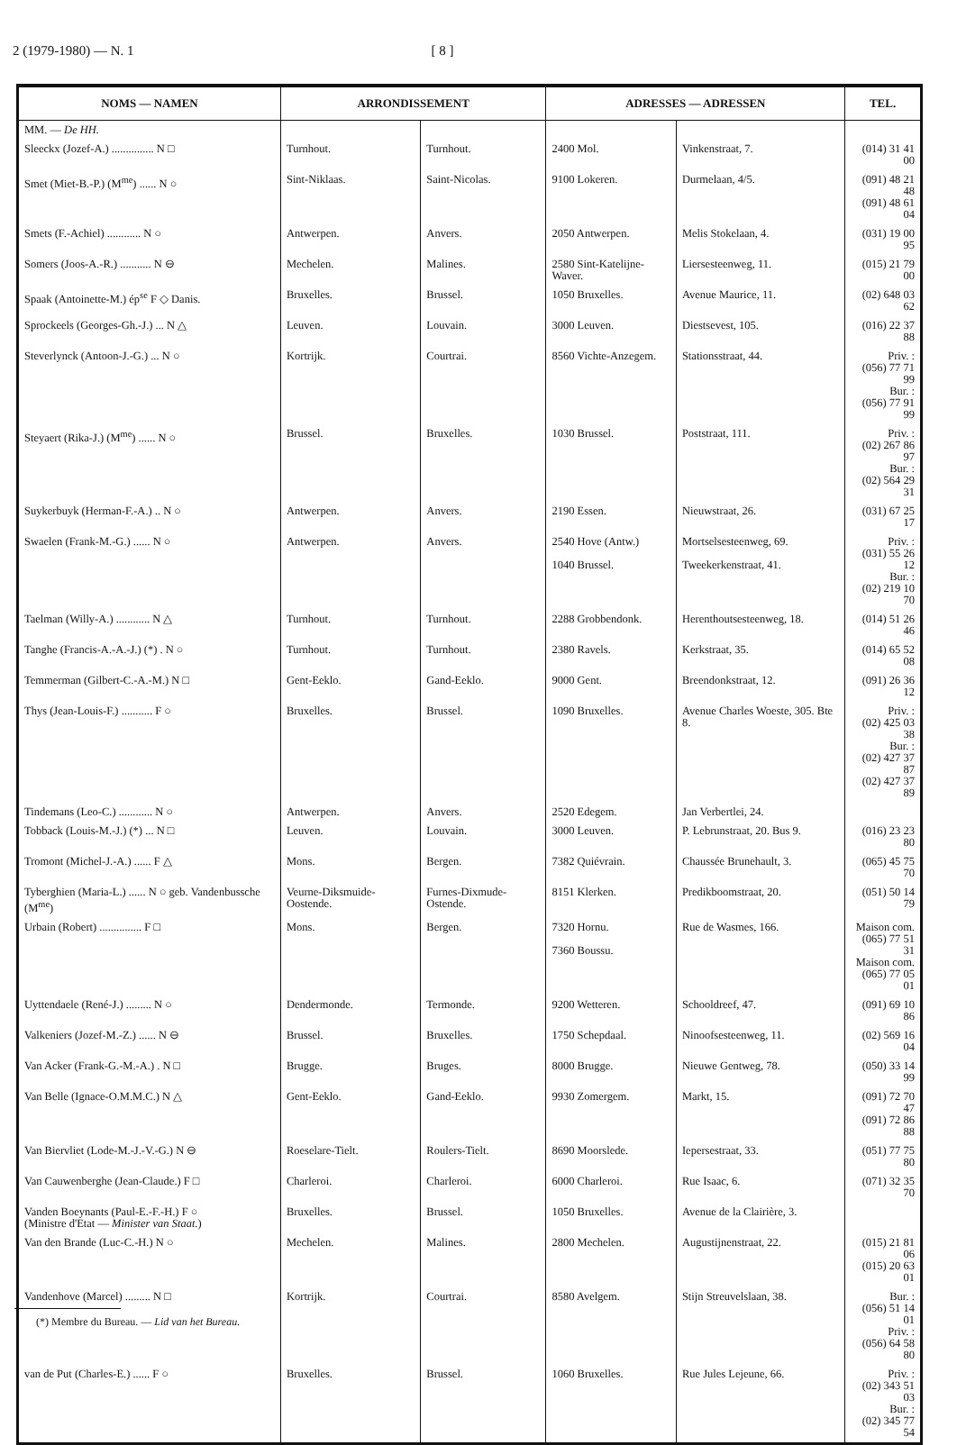2 (1979-1980) — N. 1 [ 8 ]
| NOMS — NAMEN | ARRONDISSEMENT | | ADRESSES — ADRESSEN | | TEL. |
| --- | --- | --- | --- | --- | --- |
| MM. — De HH. | | | | | |
| Sleeckx (Jozef-A.) ............... N □ | Turnhout. | Turnhout. | 2400 Mol. | Vinkenstraat, 7. | (014) 31 41 00 |
| Smet (Miet-B.-P.) (M<sup>me</sup>) ...... N ○ | Sint-Niklaas. | Saint-Nicolas. | 9100 Lokeren. | Durmelaan, 4/5. | (091) 48 21 48 (091) 48 61 04 |
| Smets (F.-Achiel) ............ N ○ | Antwerpen. | Anvers. | 2050 Antwerpen. | Melis Stokelaan, 4. | (031) 19 00 95 |
| Somers (Joos-A.-R.) ........... N ⊖ | Mechelen. | Malines. | 2580 Sint-Katelijne-Waver. | Liersesteenweg, 11. | (015) 21 79 00 |
| Spaak (Antoinette-M.) ép<sup>se</sup> F ◇ Danis. | Bruxelles. | Brussel. | 1050 Bruxelles. | Avenue Maurice, 11. | (02) 648 03 62 |
| Sprockeels (Georges-Gh.-J.) ... N △ | Leuven. | Louvain. | 3000 Leuven. | Diestsevest, 105. | (016) 22 37 88 |
| Steverlynck (Antoon-J.-G.) ... N ○ | Kortrijk. | Courtrai. | 8560 Vichte-Anzegem. | Stationsstraat, 44. | Priv. : (056) 77 71 99 Bur. : (056) 77 91 99 |
| Steyaert (Rika-J.) (M<sup>me</sup>) ...... N ○ | Brussel. | Bruxelles. | 1030 Brussel. | Poststraat, 111. | Priv. : (02) 267 86 97 Bur. : (02) 564 29 31 |
| Suykerbuyk (Herman-F.-A.) .. N ○ | Antwerpen. | Anvers. | 2190 Essen. | Nieuwstraat, 26. | (031) 67 25 17 |
| Swaelen (Frank-M.-G.) ...... N ○ | Antwerpen. | Anvers. | 2540 Hove (Antw.) 1040 Brussel. | Mortselsesteenweg, 69. Tweekerkenstraat, 41. | Priv. : (031) 55 26 12 Bur. : (02) 219 10 70 |
| Taelman (Willy-A.) ............ N △ | Turnhout. | Turnhout. | 2288 Grobbendonk. | Herenthoutsesteenweg, 18. | (014) 51 26 46 |
| Tanghe (Francis-A.-A.-J.) (*) . N ○ | Turnhout. | Turnhout. | 2380 Ravels. | Kerkstraat, 35. | (014) 65 52 08 |
| Temmerman (Gilbert-C.-A.-M.) N □ | Gent-Eeklo. | Gand-Eeklo. | 9000 Gent. | Breendonkstraat, 12. | (091) 26 36 12 |
| Thys (Jean-Louis-F.) ........... F ○ | Bruxelles. | Brussel. | 1090 Bruxelles. | Avenue Charles Woeste, 305. Bte 8. | Priv. : (02) 425 03 38 Bur. : (02) 427 37 87 (02) 427 37 89 |
| Tindemans (Leo-C.) ............ N ○ | Antwerpen. | Anvers. | 2520 Edegem. | Jan Verbertlei, 24. | |
| Tobback (Louis-M.-J.) (*) ... N □ | Leuven. | Louvain. | 3000 Leuven. | P. Lebrunstraat, 20. Bus 9. | (016) 23 23 80 |
| Tromont (Michel-J.-A.) ...... F △ | Mons. | Bergen. | 7382 Quiévrain. | Chaussée Brunehault, 3. | (065) 45 75 70 |
| Tyberghien (Maria-L.) ...... N ○ geb. Vandenbussche (M<sup>me</sup>) | Veurne-Diksmuide-Oostende. | Furnes-Dixmude-Ostende. | 8151 Klerken. | Predikboomstraat, 20. | (051) 50 14 79 |
| Urbain (Robert) ............... F □ | Mons. | Bergen. | 7320 Hornu. 7360 Boussu. | Rue de Wasmes, 166. | Maison com. (065) 77 51 31 Maison com. (065) 77 05 01 |
| Uyttendaele (René-J.) ......... N ○ | Dendermonde. | Termonde. | 9200 Wetteren. | Schooldreef, 47. | (091) 69 10 86 |
| Valkeniers (Jozef-M.-Z.) ...... N ⊖ | Brussel. | Bruxelles. | 1750 Schepdaal. | Ninoofsesteenweg, 11. | (02) 569 16 04 |
| Van Acker (Frank-G.-M.-A.) . N □ | Brugge. | Bruges. | 8000 Brugge. | Nieuwe Gentweg, 78. | (050) 33 14 99 |
| Van Belle (Ignace-O.M.M.C.) N △ | Gent-Eeklo. | Gand-Eeklo. | 9930 Zomergem. | Markt, 15. | (091) 72 70 47 (091) 72 86 88 |
| Van Biervliet (Lode-M.-J.-V.-G.) N ⊖ | Roeselare-Tielt. | Roulers-Tielt. | 8690 Moorslede. | Iepersestraat, 33. | (051) 77 75 80 |
| Van Cauwenberghe (Jean-Claude.) F □ | Charleroi. | Charleroi. | 6000 Charleroi. | Rue Isaac, 6. | (071) 32 35 70 |
| Vanden Boeynants (Paul-E.-F.-H.) F ○ (Ministre d'Etat — Minister van Staat. ) | Bruxelles. | Brussel. | 1050 Bruxelles. | Avenue de la Clairière, 3. | |
| Van den Brande (Luc-C.-H.) N ○ | Mechelen. | Malines. | 2800 Mechelen. | Augustijnenstraat, 22. | (015) 21 81 06 (015) 20 63 01 |
| Vandenhove (Marcel) ......... N □ | Kortrijk. | Courtrai. | 8580 Avelgem. | Stijn Streuvelslaan, 38. | Bur. : (056) 51 14 01 Priv. : (056) 64 58 80 |
| van de Put (Charles-E.) ...... F ○ | Bruxelles. | Brussel. | 1060 Bruxelles. | Rue Jules Lejeune, 66. | Priv. : (02) 343 51 03 Bur. : (02) 345 77 54 |
(*) Membre du Bureau. — Lid van het Bureau.